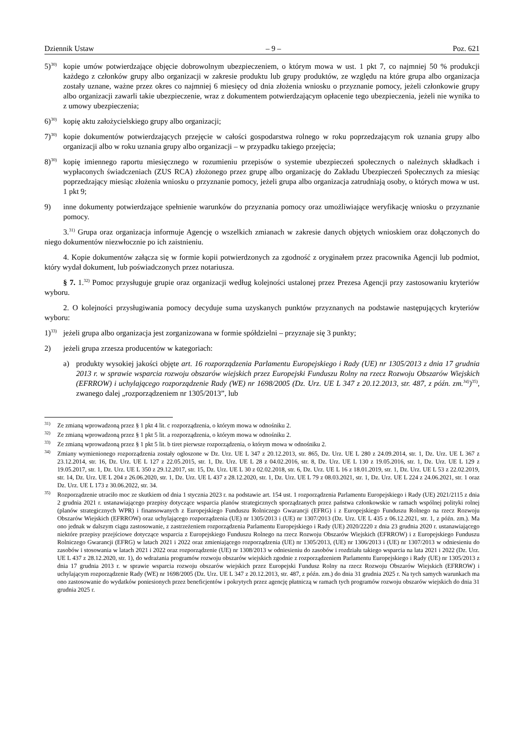Dziennik Ustaw – 9 – Poz. 621
5)<sup>30)</sup>
kopie umów potwierdzające objęcie dobrowolnym ubezpieczeniem, o którym mowa w ust. 1 pkt 7, co najmniej 50 % produkcji każdego z członków grupy albo organizacji w zakresie produktu lub grupy produktów, ze względu na które grupa albo organizacja zostały uznane, ważne przez okres co najmniej 6 miesięcy od dnia złożenia wniosku o przyznanie pomocy, jeżeli członkowie grupy albo organizacji zawarli takie ubezpieczenie, wraz z dokumentem potwierdzającym opłacenie tego ubezpieczenia, jeżeli nie wynika to z umowy ubezpieczenia;
6)<sup>30)</sup>
kopię aktu założycielskiego grupy albo organizacji;
7)<sup>30)</sup>
kopie dokumentów potwierdzających przejęcie w całości gospodarstwa rolnego w roku poprzedzającym rok uznania grupy albo organizacji albo w roku uznania grupy albo organizacji – w przypadku takiego przejęcia;
8)<sup>30)</sup>
kopię imiennego raportu miesięcznego w rozumieniu przepisów o systemie ubezpieczeń społecznych o należnych składkach i wypłaconych świadczeniach (ZUS RCA) złożonego przez grupę albo organizację do Zakładu Ubezpieczeń Społecznych za miesiąc poprzedzający miesiąc złożenia wniosku o przyznanie pomocy, jeżeli grupa albo organizacja zatrudniają osoby, o których mowa w ust. 1 pkt 9;
9) inne dokumenty potwierdzające spełnienie warunków do przyznania pomocy oraz umożliwiające weryfikację wniosku o przyznanie pomocy.
3.<sup>31)</sup> Grupa oraz organizacja informuje Agencję o wszelkich zmianach w zakresie danych objętych wnioskiem oraz dołączonych do niego dokumentów niezwłocznie po ich zaistnieniu.
4. Kopie dokumentów załącza się w formie kopii potwierdzonych za zgodność z oryginałem przez pracownika Agencji lub podmiot, który wydał dokument, lub poświadczonych przez notariusza.
§ 7. 1.<sup>32)</sup> Pomoc przysługuje grupie oraz organizacji według kolejności ustalonej przez Prezesa Agencji przy zastosowaniu kryteriów wyboru.
2. O kolejności przysługiwania pomocy decyduje suma uzyskanych punktów przyznanych na podstawie następujących kryteriów wyboru:
1)<sup>33)</sup>
jeżeli grupa albo organizacja jest zorganizowana w formie spółdzielni – przyznaje się 3 punkty;
2) jeżeli grupa zrzesza producentów w kategoriach:
a) produkty wysokiej jakości objęte art. 16 rozporządzenia Parlamentu Europejskiego i Rady (UE) nr 1305/2013 z dnia 17 grudnia 2013 r. w sprawie wsparcia rozwoju obszarów wiejskich przez Europejski Funduszu Rolny na rzecz Rozwoju Obszarów Wiejskich (EFRROW) i uchylającego rozporządzenie Rady (WE) nr 1698/2005 (Dz. Urz. UE L 347 z 20.12.2013, str. 487, z późn. zm.<sup>34)</sup>)<sup>35)</sup>, zwanego dalej „rozporządzeniem nr 1305/2013”, lub
<sup>31)</sup>
Ze zmianą wprowadzoną przez § 1 pkt 4 lit. c rozporządzenia, o którym mowa w odnośniku 2.
<sup>32)</sup>
Ze zmianą wprowadzoną przez § 1 pkt 5 lit. a rozporządzenia, o którym mowa w odnośniku 2.
<sup>33)</sup>
Ze zmianą wprowadzoną przez § 1 pkt 5 lit. b tiret pierwsze rozporządzenia, o którym mowa w odnośniku 2.
<sup>34)</sup>
Zmiany wymienionego rozporządzenia zostały ogłoszone w Dz. Urz. UE L 347 z 20.12.2013, str. 865, Dz. Urz. UE L 280 z 24.09.2014, str. 1, Dz. Urz. UE L 367 z 23.12.2014, str. 16, Dz. Urz. UE L 127 z 22.05.2015, str. 1, Dz. Urz. UE L 28 z 04.02.2016, str. 8, Dz. Urz. UE L 130 z 19.05.2016, str. 1, Dz. Urz. UE L 129 z 19.05.2017, str. 1, Dz. Urz. UE L 350 z 29.12.2017, str. 15, Dz. Urz. UE L 30 z 02.02.2018, str. 6, Dz. Urz. UE L 16 z 18.01.2019, str. 1, Dz. Urz. UE L 53 z 22.02.2019, str. 14, Dz. Urz. UE L 204 z 26.06.2020, str. 1, Dz. Urz. UE L 437 z 28.12.2020, str. 1, Dz. Urz. UE L 79 z 08.03.2021, str. 1, Dz. Urz. UE L 224 z 24.06.2021, str. 1 oraz Dz. Urz. UE L 173 z 30.06.2022, str. 34.
<sup>35)</sup>
Rozporządzenie utraciło moc ze skutkiem od dnia 1 stycznia 2023 r. na podstawie art. 154 ust. 1 rozporządzenia Parlamentu Europejskiego i Rady (UE) 2021/2115 z dnia 2 grudnia 2021 r. ustanawiającego przepisy dotyczące wsparcia planów strategicznych sporządzanych przez państwa członkowskie w ramach wspólnej polityki rolnej (planów strategicznych WPR) i finansowanych z Europejskiego Funduszu Rolniczego Gwarancji (EFRG) i z Europejskiego Funduszu Rolnego na rzecz Rozwoju Obszarów Wiejskich (EFRROW) oraz uchylającego rozporządzenia (UE) nr 1305/2013 i (UE) nr 1307/2013 (Dz. Urz. UE L 435 z 06.12.2021, str. 1, z późn. zm.). Ma ono jednak w dalszym ciągu zastosowanie, z zastrzeżeniem rozporządzenia Parlamentu Europejskiego i Rady (UE) 2020/2220 z dnia 23 grudnia 2020 r. ustanawiającego niektóre przepisy przejściowe dotyczące wsparcia z Europejskiego Funduszu Rolnego na rzecz Rozwoju Obszarów Wiejskich (EFRROW) i z Europejskiego Funduszu Rolniczego Gwarancji (EFRG) w latach 2021 i 2022 oraz zmieniającego rozporządzenia (UE) nr 1305/2013, (UE) nr 1306/2013 i (UE) nr 1307/2013 w odniesieniu do zasobów i stosowania w latach 2021 i 2022 oraz rozporządzenie (UE) nr 1308/2013 w odniesieniu do zasobów i rozdziału takiego wsparcia na lata 2021 i 2022 (Dz. Urz. UE L 437 z 28.12.2020, str. 1), do wdrażania programów rozwoju obszarów wiejskich zgodnie z rozporządzeniem Parlamentu Europejskiego i Rady (UE) nr 1305/2013 z dnia 17 grudnia 2013 r. w sprawie wsparcia rozwoju obszarów wiejskich przez Europejski Fundusz Rolny na rzecz Rozwoju Obszarów Wiejskich (EFRROW) i uchylającym rozporządzenie Rady (WE) nr 1698/2005 (Dz. Urz. UE L 347 z 20.12.2013, str. 487, z późn. zm.) do dnia 31 grudnia 2025 r. Na tych samych warunkach ma ono zastosowanie do wydatków poniesionych przez beneficjentów i pokrytych przez agencję płatniczą w ramach tych programów rozwoju obszarów wiejskich do dnia 31 grudnia 2025 r.